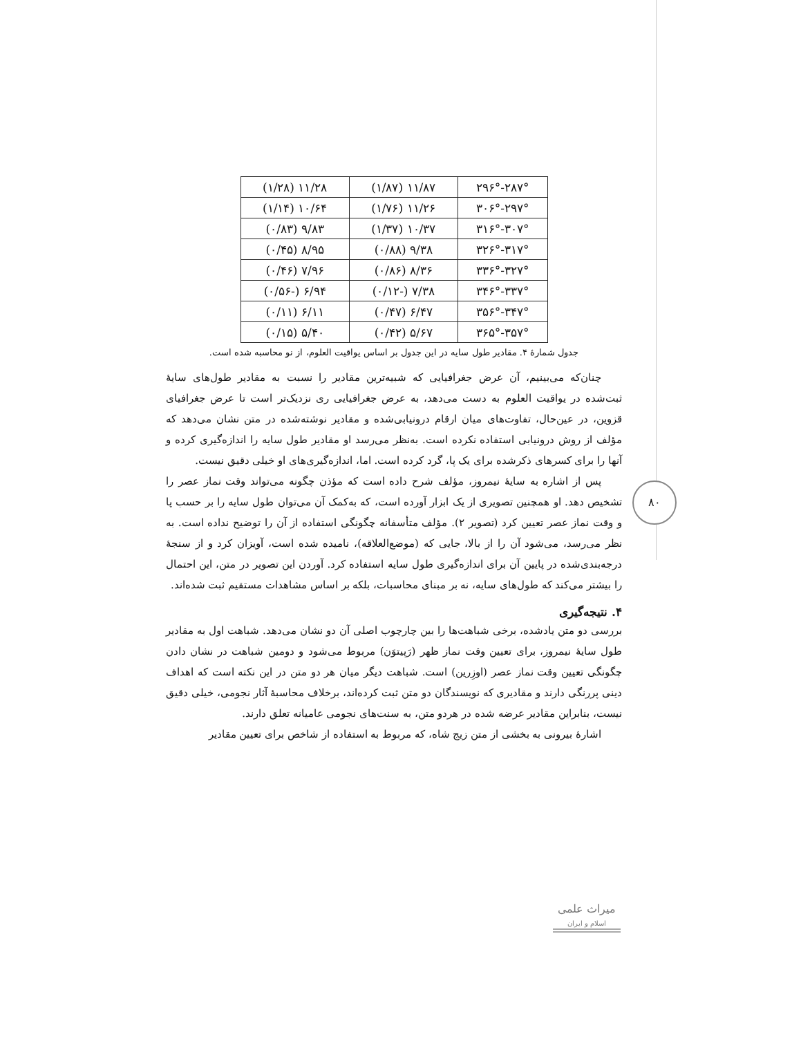۸۰
| ۲۸۷°-۲۹۶° | ۱۱/۸۷ (۱/۸۷) | ۱۱/۲۸ (۱/۲۸) |
| ۲۹۷°-۳۰۶° | ۱۱/۲۶ (۱/۷۶) | ۱۰/۶۴ (۱/۱۴) |
| ۳۰۷°-۳۱۶° | ۱۰/۳۷ (۱/۳۷) | ۹/۸۳ (۰/۸۳) |
| ۳۱۷°-۳۲۶° | ۹/۳۸ (۰/۸۸) | ۸/۹۵ (۰/۴۵) |
| ۳۲۷°-۳۳۶° | ۸/۳۶ (۰/۸۶) | ۷/۹۶ (۰/۴۶) |
| ۳۳۷°-۳۴۶° | ۷/۳۸ (-۰/۱۲) | ۶/۹۴ (-۰/۵۶) |
| ۳۴۷°-۳۵۶° | ۶/۴۷ (۰/۴۷) | ۶/۱۱ (۰/۱۱) |
| ۳۵۷°-۳۶۵° | ۵/۶۷ (۰/۴۲) | ۵/۴۰ (۰/۱۵) |
جدول شمارهٔ ۴. مقادیر طول سایه در این جدول بر اساس یواقیت العلوم، از نو محاسبه شده است.
چنان‌که می‌بینیم، آن عرض جغرافیایی که شبیه‌ترین مقادیر را نسبت به مقادیر طول‌های سایهٔ ثبت‌شده در یواقیت العلوم به دست می‌دهد، به عرض جغرافیایی ری نزدیک‌تر است تا عرض جغرافیای قزوین، در عین‌حال، تفاوت‌های میان ارقام درونیابی‌شده و مقادیر نوشته‌شده در متن نشان می‌دهد که مؤلف از روش درونیابی استفاده نکرده است. به‌نظر می‌رسد او مقادیر طول سایه را اندازه‌گیری کرده و آنها را برای کسرهای ذکرشده برای یک پا، گرد کرده است. اما، اندازه‌گیری‌های او خیلی دقیق نیست.
پس از اشاره به سایهٔ نیمروز، مؤلف شرح داده است که مؤذن چگونه می‌تواند وقت نماز عصر را تشخیص دهد. او همچنین تصویری از یک ابزار آورده است، که به‌کمک آن می‌توان طول سایه را بر حسب پا و وقت نماز عصر تعیین کرد (تصویر ۲). مؤلف متأسفانه چگونگی استفاده از آن را توضیح نداده است. به نظر می‌رسد، می‌شود آن را از بالا، جایی که (موضع‌العلاقه)، نامیده شده است، آویزان کرد و از سنجهٔ درجه‌بندی‌شده در پایین آن برای اندازه‌گیری طول سایه استفاده کرد. آوردن این تصویر در متن، این احتمال را بیشتر می‌کند که طول‌های سایه، نه بر مبنای محاسبات، بلکه بر اساس مشاهدات مستقیم ثبت شده‌اند.
۴. نتیجه‌گیری
بررسی دو متن یادشده، برخی شباهت‌ها را بین چارچوب اصلی آن دو نشان می‌دهد. شباهت اول به مقادیر طول سایهٔ نیمروز، برای تعیین وقت نماز ظهر (رَپیتوَن) مربوط می‌شود و دومین شباهت در نشان دادن چگونگی تعیین وقت نماز عصر (اوزِرین) است. شباهت دیگر میان هر دو متن در این نکته است که اهداف دینی پررنگی دارند و مقادیری که نویسندگان دو متن ثبت کرده‌اند، برخلاف محاسبهٔ آثار نجومی، خیلی دقیق نیست، بنابراین مقادیر عرضه شده در هردو متن، به سنت‌های نجومی عامیانه تعلق دارند.
اشارهٔ بیرونی به بخشی از متن زیج شاه، که مربوط به استفاده از شاخص برای تعیین مقادیر
میراث علمی
اسلام و ایران